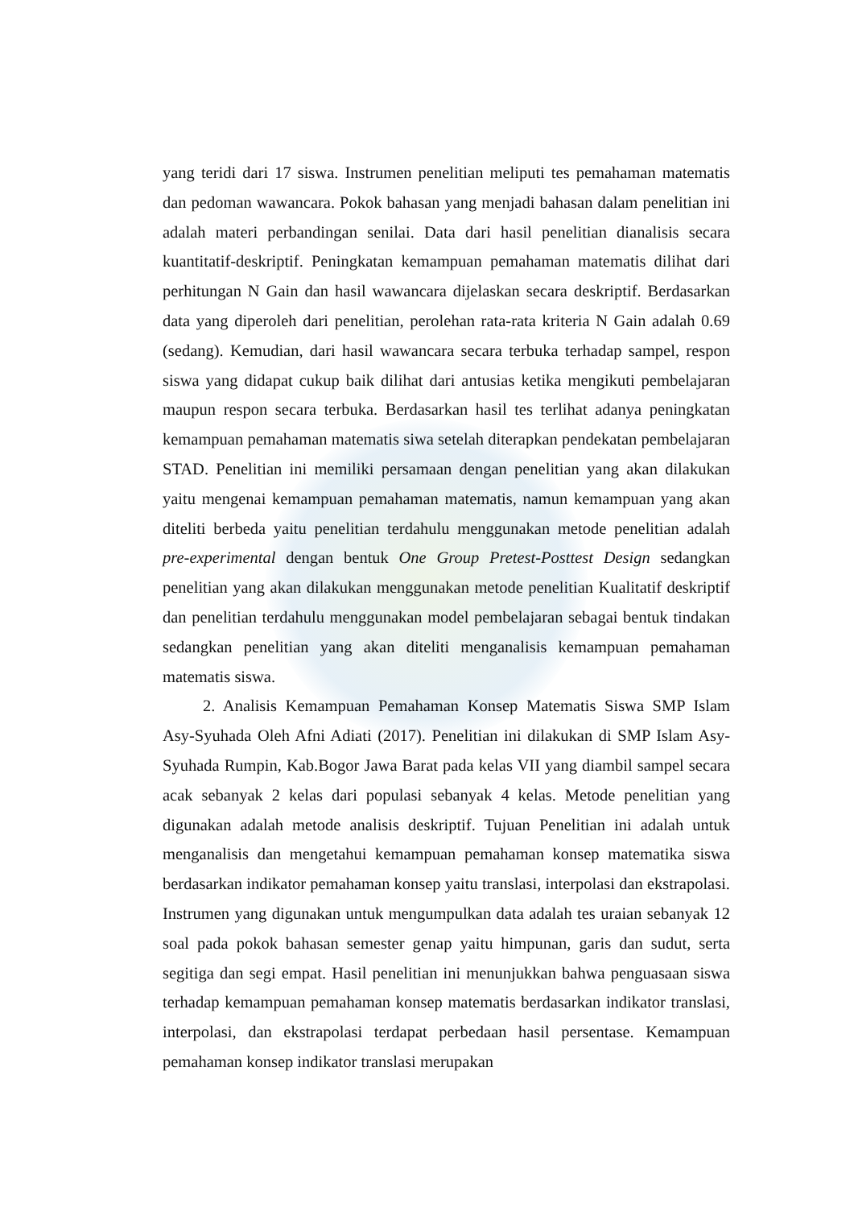yang teridi dari 17 siswa. Instrumen penelitian meliputi tes pemahaman matematis dan pedoman wawancara. Pokok bahasan yang menjadi bahasan dalam penelitian ini adalah materi perbandingan senilai. Data dari hasil penelitian dianalisis secara kuantitatif-deskriptif. Peningkatan kemampuan pemahaman matematis dilihat dari perhitungan N Gain dan hasil wawancara dijelaskan secara deskriptif. Berdasarkan data yang diperoleh dari penelitian, perolehan rata-rata kriteria N Gain adalah 0.69 (sedang). Kemudian, dari hasil wawancara secara terbuka terhadap sampel, respon siswa yang didapat cukup baik dilihat dari antusias ketika mengikuti pembelajaran maupun respon secara terbuka. Berdasarkan hasil tes terlihat adanya peningkatan kemampuan pemahaman matematis siwa setelah diterapkan pendekatan pembelajaran STAD. Penelitian ini memiliki persamaan dengan penelitian yang akan dilakukan yaitu mengenai kemampuan pemahaman matematis, namun kemampuan yang akan diteliti berbeda yaitu penelitian terdahulu menggunakan metode penelitian adalah pre-experimental dengan bentuk One Group Pretest-Posttest Design sedangkan penelitian yang akan dilakukan menggunakan metode penelitian Kualitatif deskriptif dan penelitian terdahulu menggunakan model pembelajaran sebagai bentuk tindakan sedangkan penelitian yang akan diteliti menganalisis kemampuan pemahaman matematis siswa.
2. Analisis Kemampuan Pemahaman Konsep Matematis Siswa SMP Islam Asy-Syuhada Oleh Afni Adiati (2017). Penelitian ini dilakukan di SMP Islam Asy-Syuhada Rumpin, Kab.Bogor Jawa Barat pada kelas VII yang diambil sampel secara acak sebanyak 2 kelas dari populasi sebanyak 4 kelas. Metode penelitian yang digunakan adalah metode analisis deskriptif. Tujuan Penelitian ini adalah untuk menganalisis dan mengetahui kemampuan pemahaman konsep matematika siswa berdasarkan indikator pemahaman konsep yaitu translasi, interpolasi dan ekstrapolasi. Instrumen yang digunakan untuk mengumpulkan data adalah tes uraian sebanyak 12 soal pada pokok bahasan semester genap yaitu himpunan, garis dan sudut, serta segitiga dan segi empat. Hasil penelitian ini menunjukkan bahwa penguasaan siswa terhadap kemampuan pemahaman konsep matematis berdasarkan indikator translasi, interpolasi, dan ekstrapolasi terdapat perbedaan hasil persentase. Kemampuan pemahaman konsep indikator translasi merupakan